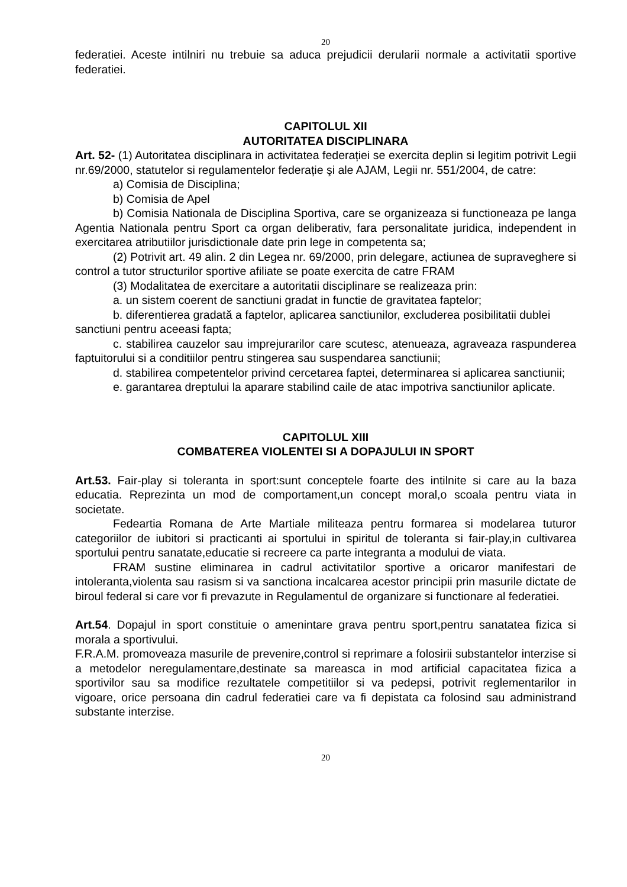20
federatiei. Aceste intilniri nu trebuie sa aduca prejudicii derularii normale a activitatii sportive federatiei.
CAPITOLUL XII
AUTORITATEA DISCIPLINARA
Art. 52- (1) Autoritatea disciplinara in activitatea federației se exercita deplin si legitim potrivit Legii nr.69/2000, statutelor si regulamentelor federație şi ale AJAM, Legii nr. 551/2004, de catre:
a) Comisia de Disciplina;
b) Comisia de Apel
b) Comisia Nationala de Disciplina Sportiva, care se organizeaza si functioneaza pe langa Agentia Nationala pentru Sport ca organ deliberativ, fara personalitate juridica, independent in exercitarea atributiilor jurisdictionale date prin lege in competenta sa;
(2) Potrivit art. 49 alin. 2 din Legea nr. 69/2000, prin delegare, actiunea de supraveghere si control a tutor structurilor sportive afiliate se poate exercita de catre FRAM
(3) Modalitatea de exercitare a autoritatii disciplinare se realizeaza prin:
a. un sistem coerent de sanctiuni gradat in functie de gravitatea faptelor;
b. diferentierea gradată a faptelor, aplicarea sanctiunilor, excluderea posibilitatii dublei
sanctiuni pentru aceeasi fapta;
c. stabilirea cauzelor sau imprejurarilor care scutesc, atenueaza, agraveaza raspunderea faptuitorului si a conditiilor pentru stingerea sau suspendarea sanctiunii;
d. stabilirea competentelor privind cercetarea faptei, determinarea si aplicarea sanctiunii;
e. garantarea dreptului la aparare stabilind caile de atac impotriva sanctiunilor aplicate.
CAPITOLUL XIII
COMBATEREA VIOLENTEI SI A DOPAJULUI IN SPORT
Art.53. Fair-play si toleranta in sport:sunt conceptele foarte des intilnite si care au la baza educatia. Reprezinta un mod de comportament,un concept moral,o scoala pentru viata in societate.
Fedeartia Romana de Arte Martiale militeaza pentru formarea si modelarea tuturor categoriilor de iubitori si practicanti ai sportului in spiritul de toleranta si fair-play,in cultivarea sportului pentru sanatate,educatie si recreere ca parte integranta a modului de viata.
FRAM sustine eliminarea in cadrul activitatilor sportive a oricaror manifestari de intoleranta,violenta sau rasism si va sanctiona incalcarea acestor principii prin masurile dictate de biroul federal si care vor fi prevazute in Regulamentul de organizare si functionare al federatiei.
Art.54. Dopajul in sport constituie o amenintare grava pentru sport,pentru sanatatea fizica si morala a sportivului.
F.R.A.M. promoveaza masurile de prevenire,control si reprimare a folosirii substantelor interzise si a metodelor neregulamentare,destinate sa mareasca in mod artificial capacitatea fizica a sportivilor sau sa modifice rezultatele competitiilor si va pedepsi, potrivit reglementarilor in vigoare, orice persoana din cadrul federatiei care va fi depistata ca folosind sau administrand substante interzise.
20